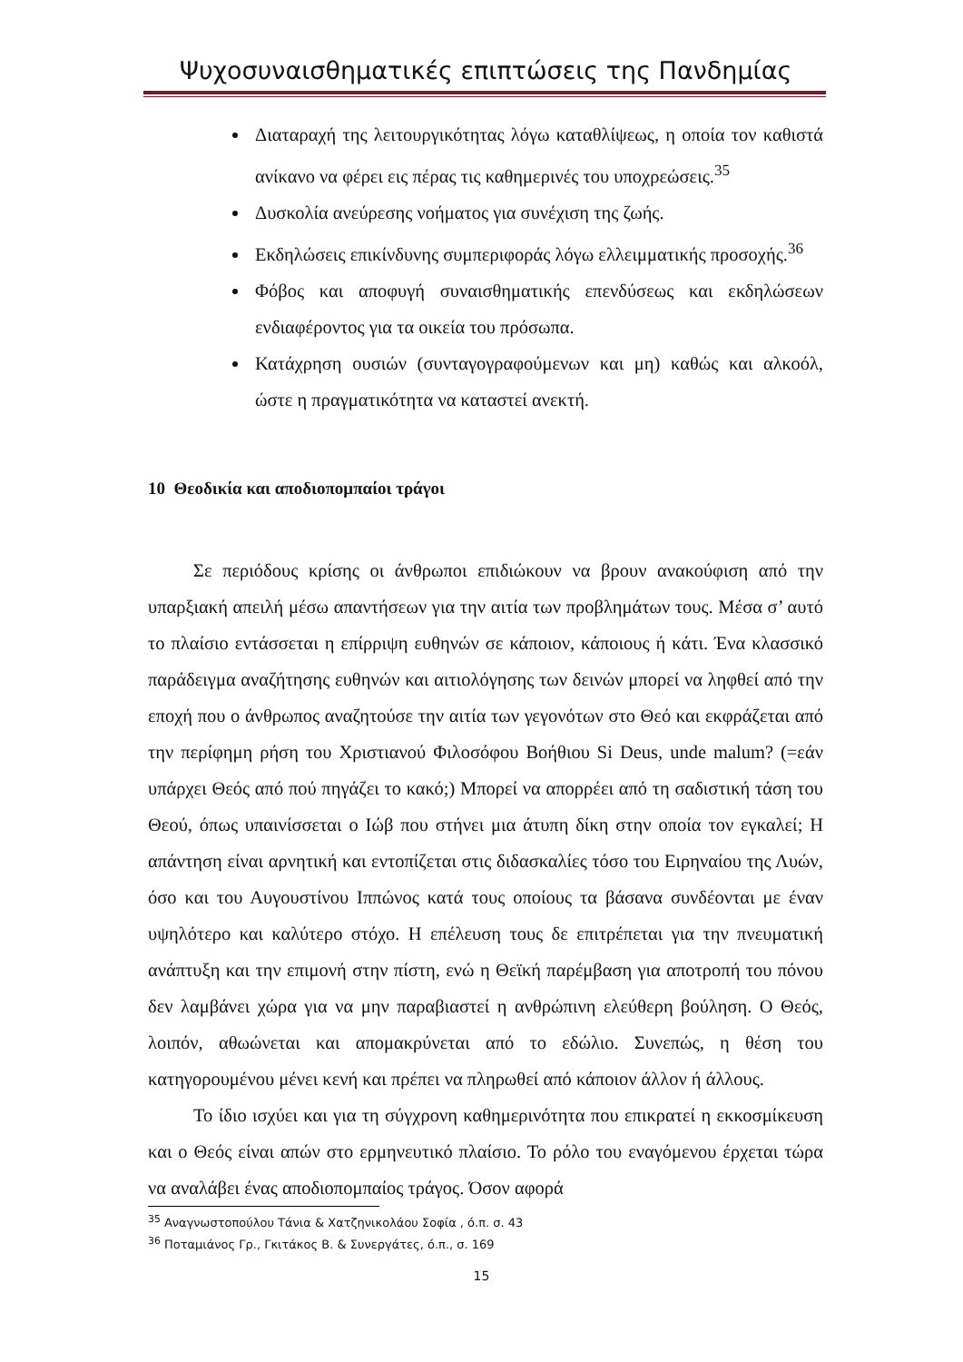Ψυχοσυναισθηματικές επιπτώσεις της Πανδημίας
Διαταραχή της λειτουργικότητας λόγω καταθλίψεως, η οποία τον καθιστά ανίκανο να φέρει εις πέρας τις καθημερινές του υποχρεώσεις.<sup>35</sup>
Δυσκολία ανεύρεσης νοήματος για συνέχιση της ζωής.
Εκδηλώσεις επικίνδυνης συμπεριφοράς λόγω ελλειμματικής προσοχής.<sup>36</sup>
Φόβος και αποφυγή συναισθηματικής επενδύσεως και εκδηλώσεων ενδιαφέροντος για τα οικεία του πρόσωπα.
Κατάχρηση ουσιών (συνταγογραφούμενων και μη) καθώς και αλκοόλ, ώστε η πραγματικότητα να καταστεί ανεκτή.
10 Θεοδικία και αποδιοπομπαίοι τράγοι
Σε περιόδους κρίσης οι άνθρωποι επιδιώκουν να βρουν ανακούφιση από την υπαρξιακή απειλή μέσω απαντήσεων για την αιτία των προβλημάτων τους. Μέσα σ’ αυτό το πλαίσιο εντάσσεται η επίρριψη ευθηνών σε κάποιον, κάποιους ή κάτι. Ένα κλασσικό παράδειγμα αναζήτησης ευθηνών και αιτιολόγησης των δεινών μπορεί να ληφθεί από την εποχή που ο άνθρωπος αναζητούσε την αιτία των γεγονότων στο Θεό και εκφράζεται από την περίφημη ρήση του Χριστιανού Φιλοσόφου Βοήθιου Si Deus, unde malum? (=εάν υπάρχει Θεός από πού πηγάζει το κακό;) Μπορεί να απορρέει από τη σαδιστική τάση του Θεού, όπως υπαινίσσεται ο Ιώβ που στήνει μια άτυπη δίκη στην οποία τον εγκαλεί; Η απάντηση είναι αρνητική και εντοπίζεται στις διδασκαλίες τόσο του Ειρηναίου της Λυών, όσο και του Αυγουστίνου Ιππώνος κατά τους οποίους τα βάσανα συνδέονται με έναν υψηλότερο και καλύτερο στόχο. Η επέλευση τους δε επιτρέπεται για την πνευματική ανάπτυξη και την επιμονή στην πίστη, ενώ η Θεϊκή παρέμβαση για αποτροπή του πόνου δεν λαμβάνει χώρα για να μην παραβιαστεί η ανθρώπινη ελεύθερη βούληση. Ο Θεός, λοιπόν, αθωώνεται και απομακρύνεται από το εδώλιο. Συνεπώς, η θέση του κατηγορουμένου μένει κενή και πρέπει να πληρωθεί από κάποιον άλλον ή άλλους.
Το ίδιο ισχύει και για τη σύγχρονη καθημερινότητα που επικρατεί η εκκοσμίκευση και ο Θεός είναι απών στο ερμηνευτικό πλαίσιο. Το ρόλο του εναγόμενου έρχεται τώρα να αναλάβει ένας αποδιοπομπαίος τράγος. Όσον αφορά
<sup>35</sup> Αναγνωστοπούλου Τάνια & Χατζηνικολάου Σοφία , ό.π. σ. 43
<sup>36</sup> Ποταμιάνος Γρ., Γκιτάκος Β. & Συνεργάτες, ό.π., σ. 169
15